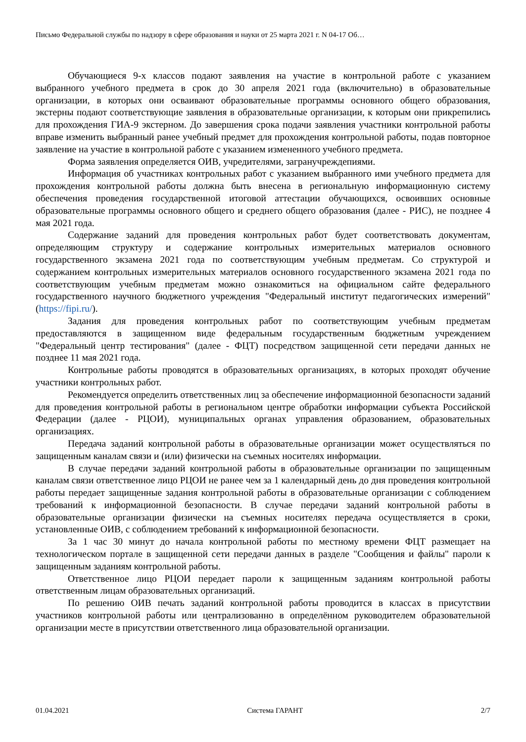Письмо Федеральной службы по надзору в сфере образования и науки от 25 марта 2021 г. N 04-17 Об…
Обучающиеся 9-х классов подают заявления на участие в контрольной работе с указанием выбранного учебного предмета в срок до 30 апреля 2021 года (включительно) в образовательные организации, в которых они осваивают образовательные программы основного общего образования, экстерны подают соответствующие заявления в образовательные организации, к которым они прикрепились для прохождения ГИА-9 экстерном. До завершения срока подачи заявления участники контрольной работы вправе изменить выбранный ранее учебный предмет для прохождения контрольной работы, подав повторное заявление на участие в контрольной работе с указанием измененного учебного предмета.
Форма заявления определяется ОИВ, учредителями, загранучреждепиями.
Информация об участниках контрольных работ с указанием выбранного ими учебного предмета для прохождения контрольной работы должна быть внесена в региональную информационную систему обеспечения проведения государственной итоговой аттестации обучающихся, освоивших основные образовательные программы основного общего и среднего общего образования (далее - РИС), не позднее 4 мая 2021 года.
Содержание заданий для проведения контрольных работ будет соответствовать документам, определяющим структуру и содержание контрольных измерительных материалов основного государственного экзамена 2021 года по соответствующим учебным предметам. Со структурой и содержанием контрольных измерительных материалов основного государственного экзамена 2021 года по соответствующим учебным предметам можно ознакомиться на официальном сайте федерального государственного научного бюджетного учреждения "Федеральный институт педагогических измерений" (https://fipi.ru/).
Задания для проведения контрольных работ по соответствующим учебным предметам предоставляются в защищенном виде федеральным государственным бюджетным учреждением "Федеральный центр тестирования" (далее - ФЦТ) посредством защищенной сети передачи данных не позднее 11 мая 2021 года.
Контрольные работы проводятся в образовательных организациях, в которых проходят обучение участники контрольных работ.
Рекомендуется определить ответственных лиц за обеспечение информационной безопасности заданий для проведения контрольной работы в региональном центре обработки информации субъекта Российской Федерации (далее - РЦОИ), муниципальных органах управления образованием, образовательных организациях.
Передача заданий контрольной работы в образовательные организации может осуществляться по защищенным каналам связи и (или) физически на съемных носителях информации.
В случае передачи заданий контрольной работы в образовательные организации по защищенным каналам связи ответственное лицо РЦОИ не ранее чем за 1 календарный день до дня проведения контрольной работы передает защищенные задания контрольной работы в образовательные организации с соблюдением требований к информационной безопасности. В случае передачи заданий контрольной работы в образовательные организации физически на съемных носителях передача осуществляется в сроки, установленные ОИВ, с соблюдением требований к информационной безопасности.
За 1 час 30 минут до начала контрольной работы по местному времени ФЦТ размещает на технологическом портале в защищенной сети передачи данных в разделе "Сообщения и файлы" пароли к защищенным заданиям контрольной работы.
Ответственное лицо РЦОИ передает пароли к защищенным заданиям контрольной работы ответственным лицам образовательных организаций.
По решению ОИВ печать заданий контрольной работы проводится в классах в присутствии участников контрольной работы или централизованно в определённом руководителем образовательной организации месте в присутствии ответственного лица образовательной организации.
01.04.2021 Система ГАРАНТ 2/7